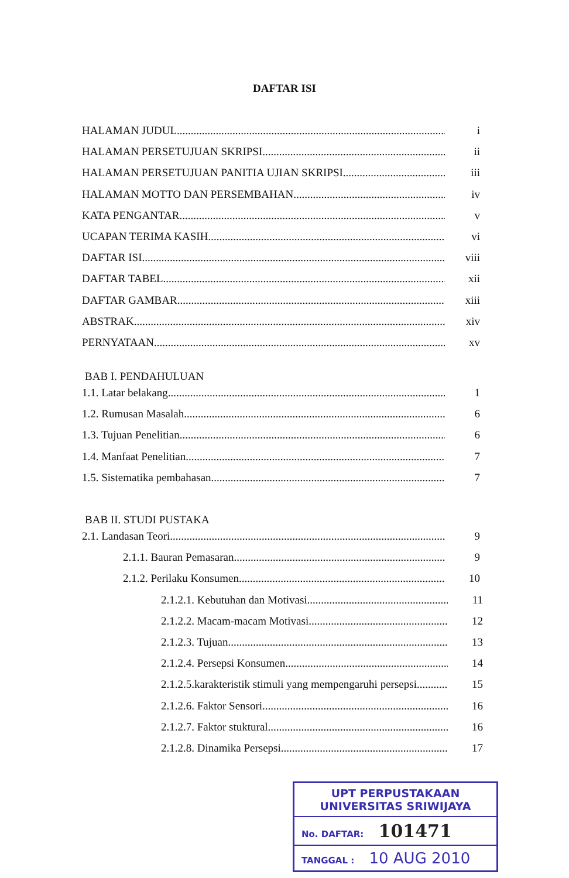DAFTAR ISI
HALAMAN JUDUL i
HALAMAN PERSETUJUAN SKRIPSI ii
HALAMAN PERSETUJUAN PANITIA UJIAN SKRIPSI iii
HALAMAN MOTTO DAN PERSEMBAHAN iv
KATA PENGANTAR v
UCAPAN TERIMA KASIH vi
DAFTAR ISI viii
DAFTAR TABEL xii
DAFTAR GAMBAR xiii
ABSTRAK xiv
PERNYATAAN xv
BAB I. PENDAHULUAN
1.1. Latar belakang 1
1.2. Rumusan Masalah 6
1.3. Tujuan Penelitian 6
1.4. Manfaat Penelitian 7
1.5. Sistematika pembahasan 7
BAB II. STUDI PUSTAKA
2.1. Landasan Teori 9
2.1.1. Bauran Pemasaran 9
2.1.2. Perilaku Konsumen 10
2.1.2.1. Kebutuhan dan Motivasi 11
2.1.2.2. Macam-macam Motivasi 12
2.1.2.3. Tujuan 13
2.1.2.4. Persepsi Konsumen 14
2.1.2.5.karakteristik stimuli yang mempengaruhi persepsi 15
2.1.2.6. Faktor Sensori 16
2.1.2.7. Faktor stuktural 16
2.1.2.8. Dinamika Persepsi 17
UPT PERPUSTAKAAN
UNIVERSITAS SRIWIJAYA
No. DAFTAR: 101471
TANGGAL : 10 AUG 2010